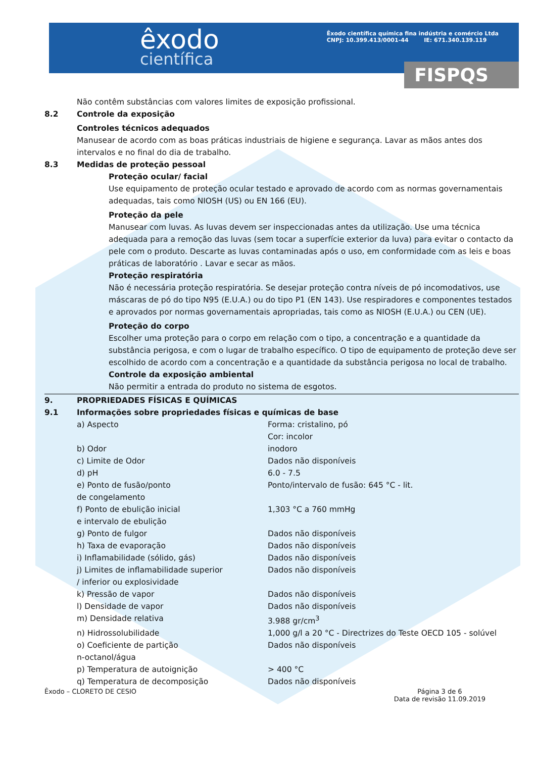êxodo
científica
Êxodo científica química fina indústria e comércio Ltda
CNPJ: 10.399.413/0001-44 IE: 671.340.139.119
FISPQS
Não contêm substâncias com valores limites de exposição profissional.
8.2 Controle da exposição
Controles técnicos adequados
Manusear de acordo com as boas práticas industriais de higiene e segurança. Lavar as mãos antes dos intervalos e no final do dia de trabalho.
8.3 Medidas de proteção pessoal
Proteção ocular/ facial
Use equipamento de proteção ocular testado e aprovado de acordo com as normas governamentais adequadas, tais como NIOSH (US) ou EN 166 (EU).
Proteção da pele
Manusear com luvas. As luvas devem ser inspeccionadas antes da utilização. Use uma técnica adequada para a remoção das luvas (sem tocar a superfície exterior da luva) para evitar o contacto da pele com o produto. Descarte as luvas contaminadas após o uso, em conformidade com as leis e boas práticas de laboratório . Lavar e secar as mãos.
Proteção respiratória
Não é necessária proteção respiratória. Se desejar proteção contra níveis de pó incomodativos, use máscaras de pó do tipo N95 (E.U.A.) ou do tipo P1 (EN 143). Use respiradores e componentes testados e aprovados por normas governamentais apropriadas, tais como as NIOSH (E.U.A.) ou CEN (UE).
Proteção do corpo
Escolher uma proteção para o corpo em relação com o tipo, a concentração e a quantidade da substância perigosa, e com o lugar de trabalho específico. O tipo de equipamento de proteção deve ser escolhido de acordo com a concentração e a quantidade da substância perigosa no local de trabalho.
Controle da exposição ambiental
Não permitir a entrada do produto no sistema de esgotos.
9. PROPRIEDADES FÍSICAS E QUÍMICAS
9.1 Informações sobre propriedades físicas e químicas de base
| a) Aspecto | Forma: cristalino, pó Cor: incolor |
| b) Odor | inodoro |
| c) Limite de Odor | Dados não disponíveis |
| d) pH | 6.0 - 7.5 |
| e) Ponto de fusão/ponto de congelamento | Ponto/intervalo de fusão: 645 °C - lit. |
| f) Ponto de ebulição inicial e intervalo de ebulição | 1,303 °C a 760 mmHg |
| g) Ponto de fulgor | Dados não disponíveis |
| h) Taxa de evaporação | Dados não disponíveis |
| i) Inflamabilidade (sólido, gás) | Dados não disponíveis |
| j) Limites de inflamabilidade superior / inferior ou explosividade | Dados não disponíveis |
| k) Pressão de vapor | Dados não disponíveis |
| l) Densidade de vapor | Dados não disponíveis |
| m) Densidade relativa | 3.988 gr/cm<sup>3</sup> |
| n) Hidrossolubilidade | 1,000 g/l a 20 °C - Directrizes do Teste OECD 105 - solúvel |
| o) Coeficiente de partição n-octanol/água | Dados não disponíveis |
| p) Temperatura de autoignição | > 400 °C |
| q) Temperatura de decomposição | Dados não disponíveis |
Êxodo – CLORETO DE CESIO Página 3 de 6
Data de revisão 11.09.2019